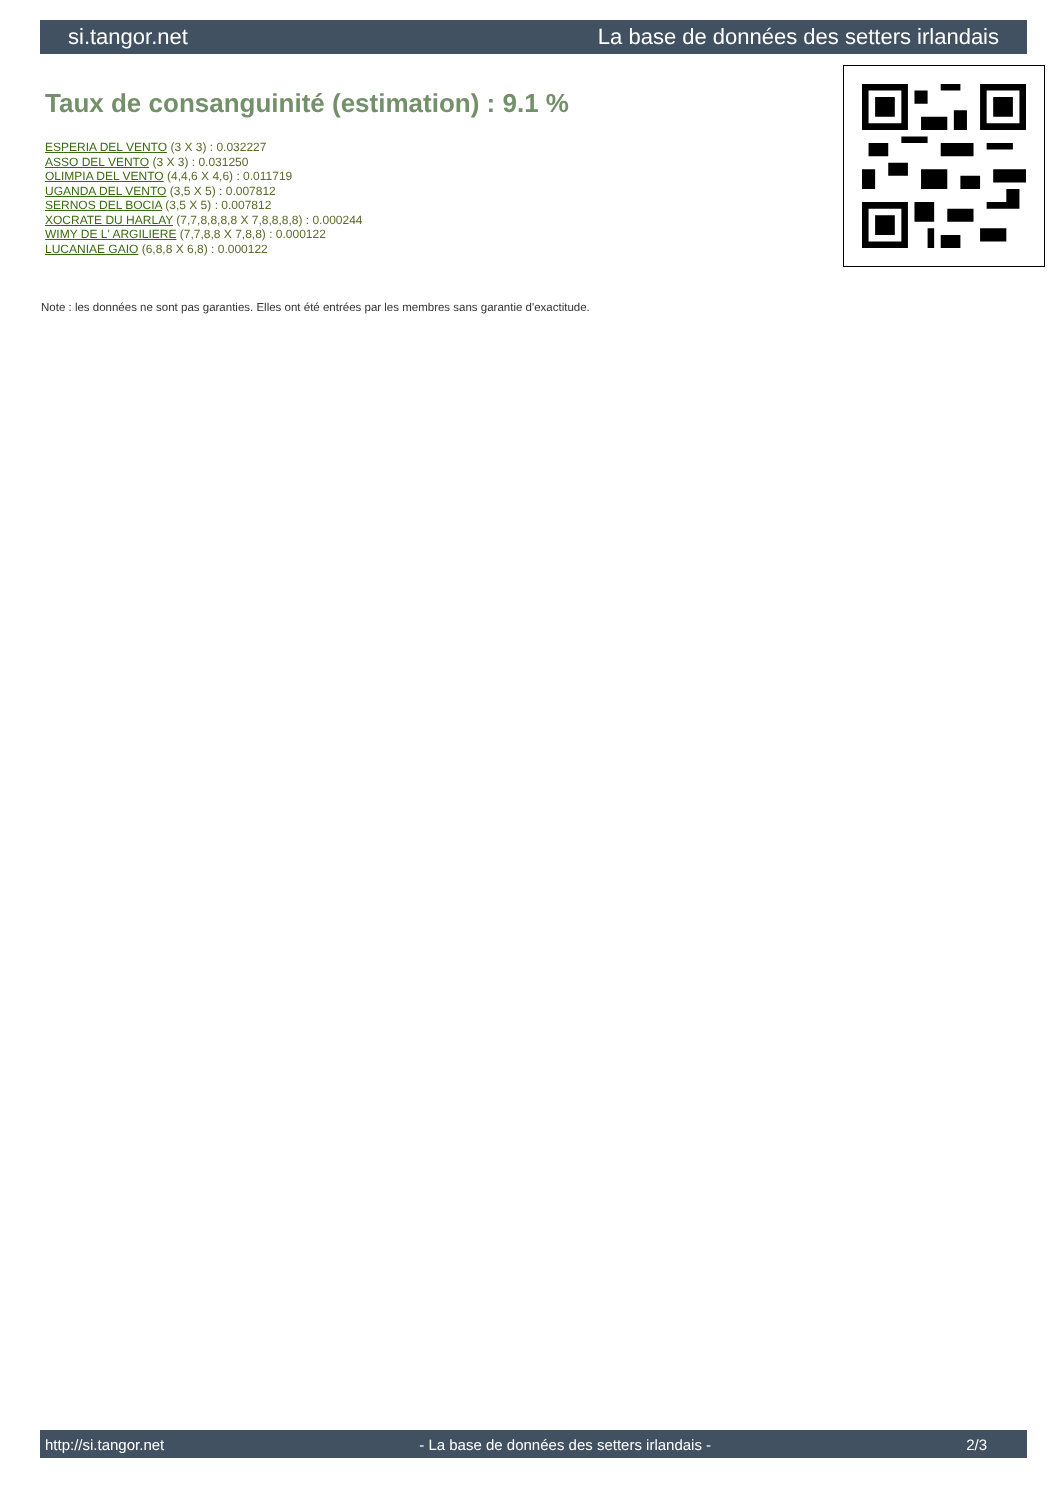si.tangor.net La base de données des setters irlandais
Taux de consanguinité (estimation) : 9.1 %
ESPERIA DEL VENTO (3 X 3) : 0.032227
ASSO DEL VENTO (3 X 3) : 0.031250
OLIMPIA DEL VENTO (4,4,6 X 4,6) : 0.011719
UGANDA DEL VENTO (3,5 X 5) : 0.007812
SERNOS DEL BOCIA (3,5 X 5) : 0.007812
XOCRATE DU HARLAY (7,7,8,8,8,8 X 7,8,8,8,8) : 0.000244
WIMY DE L' ARGILIERE (7,7,8,8 X 7,8,8) : 0.000122
LUCANIAE GAIO (6,8,8 X 6,8) : 0.000122
Note : les données ne sont pas garanties. Elles ont été entrées par les membres sans garantie d'exactitude.
http://si.tangor.net - La base de données des setters irlandais - 2/3